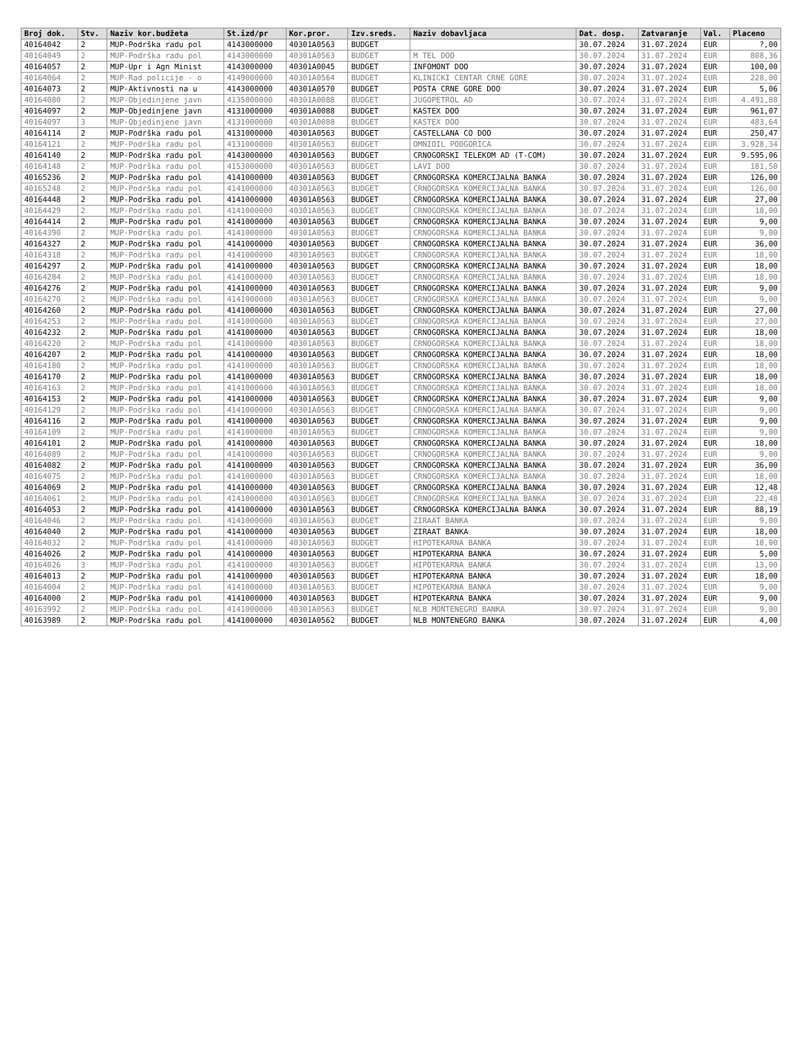| Broj dok. | Stv. | Naziv kor.budžeta | St.izd/pr | Kor.pror. | Izv.sreds. | Naziv dobavljaca | Dat. dosp. | Zatvaranje | Val. | Placeno |
| --- | --- | --- | --- | --- | --- | --- | --- | --- | --- | --- |
| 40164042 | 2 | MUP-Podrška radu pol | 4143000000 | 40301A0563 | BUDGET | | 30.07.2024 | 31.07.2024 | EUR | ?,00 |
| 40164049 | 2 | MUP-Podrška radu pol | 4143000000 | 40301A0563 | BUDGET | M TEL DOO | 30.07.2024 | 31.07.2024 | EUR | 808,36 |
| 40164057 | 2 | MUP-Upr i Agn Minist | 4143000000 | 40301A0045 | BUDGET | INFOMONT DOO | 30.07.2024 | 31.07.2024 | EUR | 100,00 |
| 40164064 | 2 | MUP-Rad policije - o | 4149000000 | 40301A0564 | BUDGET | KLINICKI CENTAR CRNE GORE | 30.07.2024 | 31.07.2024 | EUR | 228,00 |
| 40164073 | 2 | MUP-Aktivnosti na u | 4143000000 | 40301A0570 | BUDGET | POSTA CRNE GORE DOO | 30.07.2024 | 31.07.2024 | EUR | 5,06 |
| 40164080 | 2 | MUP-Objedinjene javn | 4135000000 | 40301A0088 | BUDGET | JUGOPETROL AD | 30.07.2024 | 31.07.2024 | EUR | 4.491,88 |
| 40164097 | 2 | MUP-Objedinjene javn | 4131000000 | 40301A0088 | BUDGET | KASTEX DOO | 30.07.2024 | 31.07.2024 | EUR | 961,07 |
| 40164097 | 3 | MUP-Objedinjene javn | 4131000000 | 40301A0088 | BUDGET | KASTEX DOO | 30.07.2024 | 31.07.2024 | EUR | 483,64 |
| 40164114 | 2 | MUP-Podrška radu pol | 4131000000 | 40301A0563 | BUDGET | CASTELLANA CO DOO | 30.07.2024 | 31.07.2024 | EUR | 250,47 |
| 40164121 | 2 | MUP-Podrška radu pol | 4131000000 | 40301A0563 | BUDGET | OMNIOIL PODGORICA | 30.07.2024 | 31.07.2024 | EUR | 3.928,34 |
| 40164140 | 2 | MUP-Podrška radu pol | 4143000000 | 40301A0563 | BUDGET | CRNOGORSKI TELEKOM AD (T-COM) | 30.07.2024 | 31.07.2024 | EUR | 9.595,06 |
| 40164148 | 2 | MUP-Podrška radu pol | 4153000000 | 40301A0563 | BUDGET | LAVI DOO | 30.07.2024 | 31.07.2024 | EUR | 181,50 |
| 40165236 | 2 | MUP-Podrška radu pol | 4141000000 | 40301A0563 | BUDGET | CRNOGORSKA KOMERCIJALNA BANKA | 30.07.2024 | 31.07.2024 | EUR | 126,00 |
| 40165248 | 2 | MUP-Podrška radu pol | 4141000000 | 40301A0563 | BUDGET | CRNOGORSKA KOMERCIJALNA BANKA | 30.07.2024 | 31.07.2024 | EUR | 126,00 |
| 40164448 | 2 | MUP-Podrška radu pol | 4141000000 | 40301A0563 | BUDGET | CRNOGORSKA KOMERCIJALNA BANKA | 30.07.2024 | 31.07.2024 | EUR | 27,00 |
| 40164429 | 2 | MUP-Podrška radu pol | 4141000000 | 40301A0563 | BUDGET | CRNOGORSKA KOMERCIJALNA BANKA | 30.07.2024 | 31.07.2024 | EUR | 18,00 |
| 40164414 | 2 | MUP-Podrška radu pol | 4141000000 | 40301A0563 | BUDGET | CRNOGORSKA KOMERCIJALNA BANKA | 30.07.2024 | 31.07.2024 | EUR | 9,00 |
| 40164390 | 2 | MUP-Podrška radu pol | 4141000000 | 40301A0563 | BUDGET | CRNOGORSKA KOMERCIJALNA BANKA | 30.07.2024 | 31.07.2024 | EUR | 9,00 |
| 40164327 | 2 | MUP-Podrška radu pol | 4141000000 | 40301A0563 | BUDGET | CRNOGORSKA KOMERCIJALNA BANKA | 30.07.2024 | 31.07.2024 | EUR | 36,00 |
| 40164318 | 2 | MUP-Podrška radu pol | 4141000000 | 40301A0563 | BUDGET | CRNOGORSKA KOMERCIJALNA BANKA | 30.07.2024 | 31.07.2024 | EUR | 18,00 |
| 40164297 | 2 | MUP-Podrška radu pol | 4141000000 | 40301A0563 | BUDGET | CRNOGORSKA KOMERCIJALNA BANKA | 30.07.2024 | 31.07.2024 | EUR | 18,00 |
| 40164284 | 2 | MUP-Podrška radu pol | 4141000000 | 40301A0563 | BUDGET | CRNOGORSKA KOMERCIJALNA BANKA | 30.07.2024 | 31.07.2024 | EUR | 18,00 |
| 40164276 | 2 | MUP-Podrška radu pol | 4141000000 | 40301A0563 | BUDGET | CRNOGORSKA KOMERCIJALNA BANKA | 30.07.2024 | 31.07.2024 | EUR | 9,00 |
| 40164270 | 2 | MUP-Podrška radu pol | 4141000000 | 40301A0563 | BUDGET | CRNOGORSKA KOMERCIJALNA BANKA | 30.07.2024 | 31.07.2024 | EUR | 9,00 |
| 40164260 | 2 | MUP-Podrška radu pol | 4141000000 | 40301A0563 | BUDGET | CRNOGORSKA KOMERCIJALNA BANKA | 30.07.2024 | 31.07.2024 | EUR | 27,00 |
| 40164253 | 2 | MUP-Podrška radu pol | 4141000000 | 40301A0563 | BUDGET | CRNOGORSKA KOMERCIJALNA BANKA | 30.07.2024 | 31.07.2024 | EUR | 27,00 |
| 40164232 | 2 | MUP-Podrška radu pol | 4141000000 | 40301A0563 | BUDGET | CRNOGORSKA KOMERCIJALNA BANKA | 30.07.2024 | 31.07.2024 | EUR | 18,00 |
| 40164220 | 2 | MUP-Podrška radu pol | 4141000000 | 40301A0563 | BUDGET | CRNOGORSKA KOMERCIJALNA BANKA | 30.07.2024 | 31.07.2024 | EUR | 18,00 |
| 40164207 | 2 | MUP-Podrška radu pol | 4141000000 | 40301A0563 | BUDGET | CRNOGORSKA KOMERCIJALNA BANKA | 30.07.2024 | 31.07.2024 | EUR | 18,00 |
| 40164180 | 2 | MUP-Podrška radu pol | 4141000000 | 40301A0563 | BUDGET | CRNOGORSKA KOMERCIJALNA BANKA | 30.07.2024 | 31.07.2024 | EUR | 18,00 |
| 40164170 | 2 | MUP-Podrška radu pol | 4141000000 | 40301A0563 | BUDGET | CRNOGORSKA KOMERCIJALNA BANKA | 30.07.2024 | 31.07.2024 | EUR | 18,00 |
| 40164163 | 2 | MUP-Podrška radu pol | 4141000000 | 40301A0563 | BUDGET | CRNOGORSKA KOMERCIJALNA BANKA | 30.07.2024 | 31.07.2024 | EUR | 18,00 |
| 40164153 | 2 | MUP-Podrška radu pol | 4141000000 | 40301A0563 | BUDGET | CRNOGORSKA KOMERCIJALNA BANKA | 30.07.2024 | 31.07.2024 | EUR | 9,00 |
| 40164129 | 2 | MUP-Podrška radu pol | 4141000000 | 40301A0563 | BUDGET | CRNOGORSKA KOMERCIJALNA BANKA | 30.07.2024 | 31.07.2024 | EUR | 9,00 |
| 40164116 | 2 | MUP-Podrška radu pol | 4141000000 | 40301A0563 | BUDGET | CRNOGORSKA KOMERCIJALNA BANKA | 30.07.2024 | 31.07.2024 | EUR | 9,00 |
| 40164109 | 2 | MUP-Podrška radu pol | 4141000000 | 40301A0563 | BUDGET | CRNOGORSKA KOMERCIJALNA BANKA | 30.07.2024 | 31.07.2024 | EUR | 9,00 |
| 40164101 | 2 | MUP-Podrška radu pol | 4141000000 | 40301A0563 | BUDGET | CRNOGORSKA KOMERCIJALNA BANKA | 30.07.2024 | 31.07.2024 | EUR | 18,00 |
| 40164089 | 2 | MUP-Podrška radu pol | 4141000000 | 40301A0563 | BUDGET | CRNOGORSKA KOMERCIJALNA BANKA | 30.07.2024 | 31.07.2024 | EUR | 9,00 |
| 40164082 | 2 | MUP-Podrška radu pol | 4141000000 | 40301A0563 | BUDGET | CRNOGORSKA KOMERCIJALNA BANKA | 30.07.2024 | 31.07.2024 | EUR | 36,00 |
| 40164075 | 2 | MUP-Podrška radu pol | 4141000000 | 40301A0563 | BUDGET | CRNOGORSKA KOMERCIJALNA BANKA | 30.07.2024 | 31.07.2024 | EUR | 18,00 |
| 40164069 | 2 | MUP-Podrška radu pol | 4141000000 | 40301A0563 | BUDGET | CRNOGORSKA KOMERCIJALNA BANKA | 30.07.2024 | 31.07.2024 | EUR | 12,48 |
| 40164061 | 2 | MUP-Podrška radu pol | 4141000000 | 40301A0563 | BUDGET | CRNOGORSKA KOMERCIJALNA BANKA | 30.07.2024 | 31.07.2024 | EUR | 22,48 |
| 40164053 | 2 | MUP-Podrška radu pol | 4141000000 | 40301A0563 | BUDGET | CRNOGORSKA KOMERCIJALNA BANKA | 30.07.2024 | 31.07.2024 | EUR | 88,19 |
| 40164046 | 2 | MUP-Podrška radu pol | 4141000000 | 40301A0563 | BUDGET | ZIRAAT BANKA | 30.07.2024 | 31.07.2024 | EUR | 9,00 |
| 40164040 | 2 | MUP-Podrška radu pol | 4141000000 | 40301A0563 | BUDGET | ZIRAAT BANKA | 30.07.2024 | 31.07.2024 | EUR | 18,00 |
| 40164032 | 2 | MUP-Podrška radu pol | 4141000000 | 40301A0563 | BUDGET | HIPOTEKARNA BANKA | 30.07.2024 | 31.07.2024 | EUR | 18,00 |
| 40164026 | 2 | MUP-Podrška radu pol | 4141000000 | 40301A0563 | BUDGET | HIPOTEKARNA BANKA | 30.07.2024 | 31.07.2024 | EUR | 5,00 |
| 40164026 | 3 | MUP-Podrška radu pol | 4141000000 | 40301A0563 | BUDGET | HIPOTEKARNA BANKA | 30.07.2024 | 31.07.2024 | EUR | 13,00 |
| 40164013 | 2 | MUP-Podrška radu pol | 4141000000 | 40301A0563 | BUDGET | HIPOTEKARNA BANKA | 30.07.2024 | 31.07.2024 | EUR | 18,00 |
| 40164004 | 2 | MUP-Podrška radu pol | 4141000000 | 40301A0563 | BUDGET | HIPOTEKARNA BANKA | 30.07.2024 | 31.07.2024 | EUR | 9,00 |
| 40164000 | 2 | MUP-Podrška radu pol | 4141000000 | 40301A0563 | BUDGET | HIPOTEKARNA BANKA | 30.07.2024 | 31.07.2024 | EUR | 9,00 |
| 40163992 | 2 | MUP-Podrška radu pol | 4141000000 | 40301A0563 | BUDGET | NLB MONTENEGRO BANKA | 30.07.2024 | 31.07.2024 | EUR | 9,00 |
| 40163989 | 2 | MUP-Podrška radu pol | 4141000000 | 40301A0562 | BUDGET | NLB MONTENEGRO BANKA | 30.07.2024 | 31.07.2024 | EUR | 4,00 |